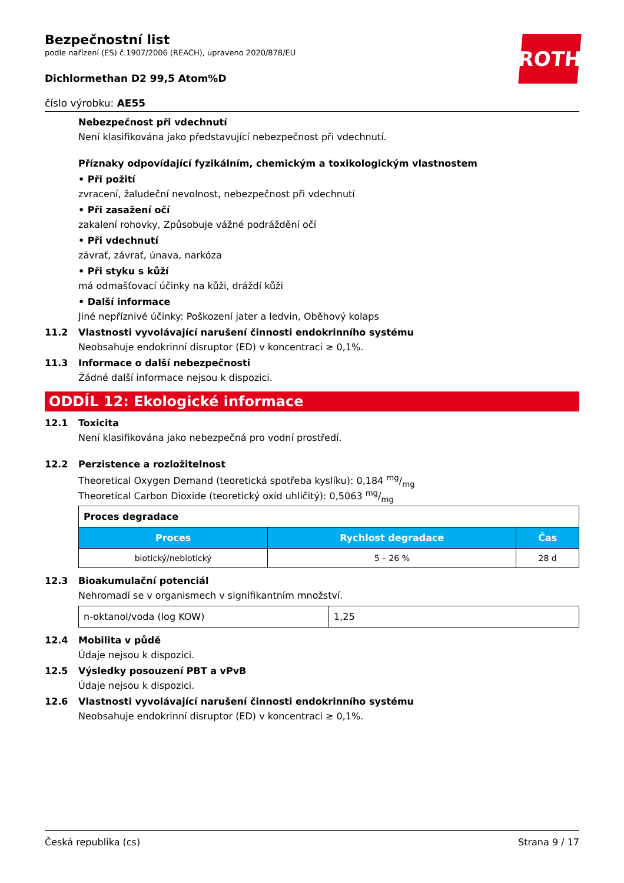ROTH
Bezpečnostní list
podle nařízení (ES) č.1907/2006 (REACH), upraveno 2020/878/EU
Dichlormethan D2 99,5 Atom%D
číslo výrobku: AE55
Nebezpečnost při vdechnutí
Není klasifikována jako představující nebezpečnost při vdechnutí.
Příznaky odpovídající fyzikálním, chemickým a toxikologickým vlastnostem
• Při požití
zvracení, žaludeční nevolnost, nebezpečnost při vdechnutí
• Při zasažení očí
zakalení rohovky, Způsobuje vážné podráždění očí
• Při vdechnutí
závrať, závrať, únava, narkóza
• Při styku s kůží
má odmašťovací účinky na kůži, dráždí kůži
• Další informace
Jiné nepříznivé účinky: Poškození jater a ledvin, Oběhový kolaps
11.2 Vlastnosti vyvolávající narušení činnosti endokrinního systému
Neobsahuje endokrinní disruptor (ED) v koncentraci ≥ 0,1%.
11.3 Informace o další nebezpečnosti
Žádné další informace nejsou k dispozici.
ODDÍL 12: Ekologické informace
12.1 Toxicita
Není klasifikována jako nebezpečná pro vodní prostředí.
12.2 Perzistence a rozložitelnost
Theoretical Oxygen Demand (teoretická spotřeba kyslíku): 0,184 mg/mg
Theoretical Carbon Dioxide (teoretický oxid uhličitý): 0,5063 mg/mg
| Proces degradace | | |
| Proces | Rychlost degradace | Čas |
| biotický/nebiotický | 5 – 26 % | 28 d |
12.3 Bioakumulační potenciál
Nehromadí se v organismech v signifikantním množství.
| n-oktanol/voda (log KOW) | 1,25 |
12.4 Mobilita v půdě
Údaje nejsou k dispozici.
12.5 Výsledky posouzení PBT a vPvB
Údaje nejsou k dispozici.
12.6 Vlastnosti vyvolávající narušení činnosti endokrinního systému
Neobsahuje endokrinní disruptor (ED) v koncentraci ≥ 0,1%.
Česká republika (cs) Strana 9 / 17